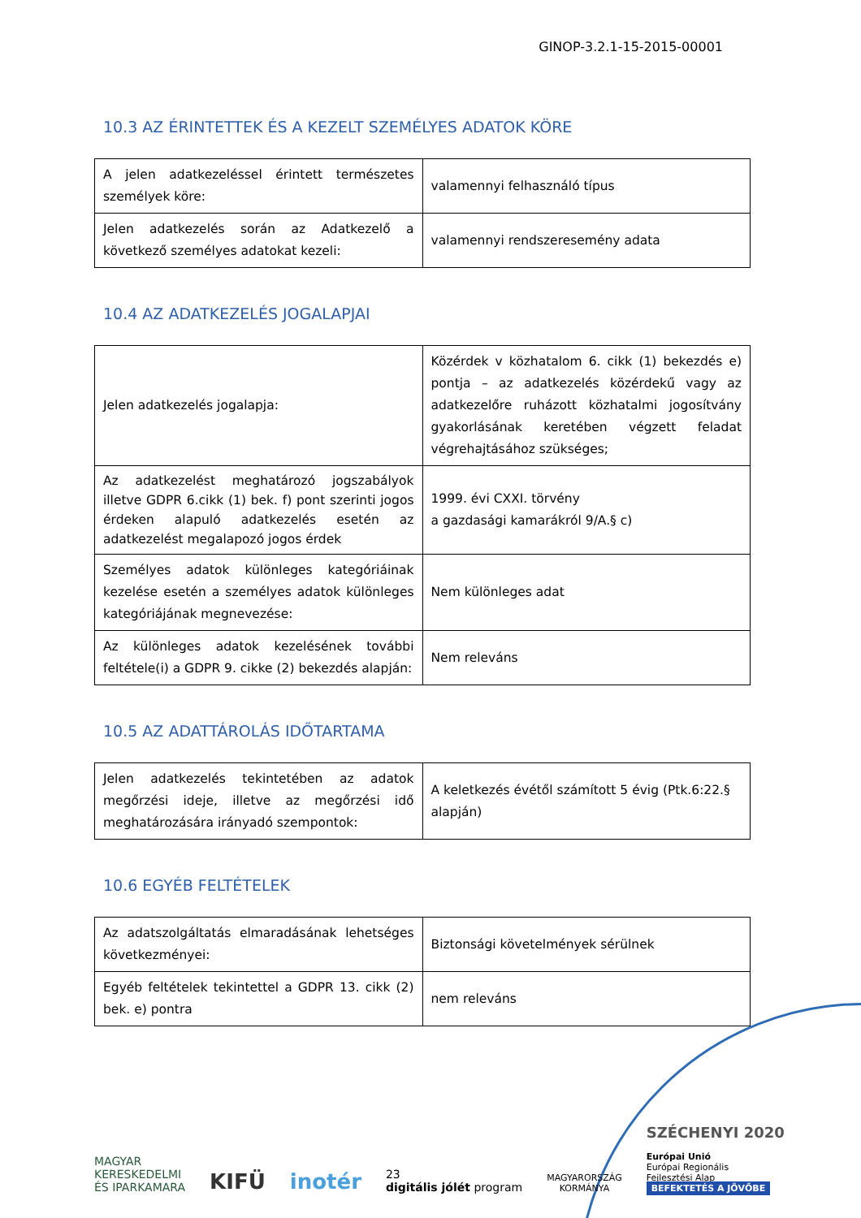GINOP-3.2.1-15-2015-00001
10.3 AZ ÉRINTETTEK ÉS A KEZELT SZEMÉLYES ADATOK KÖRE
| A jelen adatkezeléssel érintett természetes személyek köre: | valamennyi felhasználó típus |
| Jelen adatkezelés során az Adatkezelő a következő személyes adatokat kezeli: | valamennyi rendszeresemény adata |
10.4 AZ ADATKEZELÉS JOGALAPJAI
| Jelen adatkezelés jogalapja: | Közérdek v közhatalom 6. cikk (1) bekezdés e) pontja – az adatkezelés közérdekű vagy az adatkezelőre ruházott közhatalmi jogosítvány gyakorlásának keretében végzett feladat végrehajtásához szükséges; |
| Az adatkezelést meghatározó jogszabályok illetve GDPR 6.cikk (1) bek. f) pont szerinti jogos érdeken alapuló adatkezelés esetén az adatkezelést megalapozó jogos érdek | 1999. évi CXXI. törvény a gazdasági kamarákról 9/A.§ c) |
| Személyes adatok különleges kategóriáinak kezelése esetén a személyes adatok különleges kategóriájának megnevezése: | Nem különleges adat |
| Az különleges adatok kezelésének további feltétele(i) a GDPR 9. cikke (2) bekezdés alapján: | Nem releváns |
10.5 AZ ADATTÁROLÁS IDŐTARTAMA
| Jelen adatkezelés tekintetében az adatok megőrzési ideje, illetve az megőrzési idő meghatározására irányadó szempontok: | A keletkezés évétől számított 5 évig (Ptk.6:22.§ alapján) |
10.6 EGYÉB FELTÉTELEK
| Az adatszolgáltatás elmaradásának lehetséges következményei: | Biztonsági követelmények sérülnek |
| Egyéb feltételek tekintettel a GDPR 13. cikk (2) bek. e) pontra | nem releváns |
MAGYAR
KERESKEDELMI
ÉS IPARKAMARA
KIFÜ
inotér
23
digitális jólét program
MAGYARORSZÁG
KORMÁNYA
SZÉCHENYI 2020
Európai Unió
Európai Regionális
Fejlesztési Alap
BEFEKTETÉS A JÖVŐBE